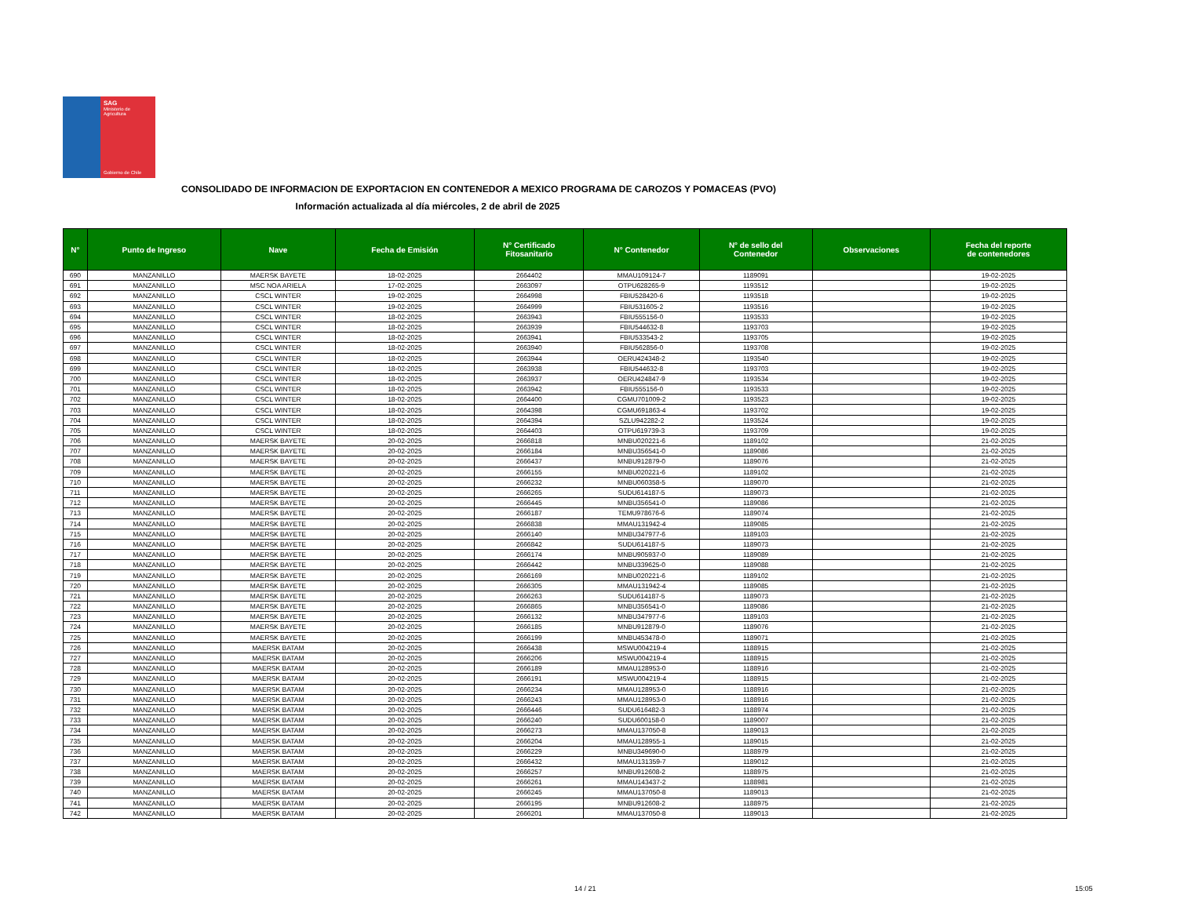SAG
Ministerio de
Agricultura
Gobierno de Chile
CONSOLIDADO DE INFORMACION DE EXPORTACION EN CONTENEDOR A MEXICO PROGRAMA DE CAROZOS Y POMACEAS (PVO)
Información actualizada al día miércoles, 2 de abril de 2025
| N° | Punto de Ingreso | Nave | Fecha de Emisión | N° Certificado Fitosanitario | N° Contenedor | N° de sello del Contenedor | Observaciones | Fecha del reporte de contenedores |
| --- | --- | --- | --- | --- | --- | --- | --- | --- |
| 690 | MANZANILLO | MAERSK BAYETE | 18-02-2025 | 2664402 | MMAU109124-7 | 1189091 | | 19-02-2025 |
| 691 | MANZANILLO | MSC NOA ARIELA | 17-02-2025 | 2663097 | OTPU628265-9 | 1193512 | | 19-02-2025 |
| 692 | MANZANILLO | CSCL WINTER | 19-02-2025 | 2664998 | FBIU528420-6 | 1193518 | | 19-02-2025 |
| 693 | MANZANILLO | CSCL WINTER | 19-02-2025 | 2664999 | FBIU531605-2 | 1193516 | | 19-02-2025 |
| 694 | MANZANILLO | CSCL WINTER | 18-02-2025 | 2663943 | FBIU555156-0 | 1193533 | | 19-02-2025 |
| 695 | MANZANILLO | CSCL WINTER | 18-02-2025 | 2663939 | FBIU544632-8 | 1193703 | | 19-02-2025 |
| 696 | MANZANILLO | CSCL WINTER | 18-02-2025 | 2663941 | FBIU533543-2 | 1193705 | | 19-02-2025 |
| 697 | MANZANILLO | CSCL WINTER | 18-02-2025 | 2663940 | FBIU562856-0 | 1193708 | | 19-02-2025 |
| 698 | MANZANILLO | CSCL WINTER | 18-02-2025 | 2663944 | OERU424348-2 | 1193540 | | 19-02-2025 |
| 699 | MANZANILLO | CSCL WINTER | 18-02-2025 | 2663938 | FBIU544632-8 | 1193703 | | 19-02-2025 |
| 700 | MANZANILLO | CSCL WINTER | 18-02-2025 | 2663937 | OERU424847-9 | 1193534 | | 19-02-2025 |
| 701 | MANZANILLO | CSCL WINTER | 18-02-2025 | 2663942 | FBIU555156-0 | 1193533 | | 19-02-2025 |
| 702 | MANZANILLO | CSCL WINTER | 18-02-2025 | 2664400 | CGMU701009-2 | 1193523 | | 19-02-2025 |
| 703 | MANZANILLO | CSCL WINTER | 18-02-2025 | 2664398 | CGMU691863-4 | 1193702 | | 19-02-2025 |
| 704 | MANZANILLO | CSCL WINTER | 18-02-2025 | 2664394 | SZLU942282-2 | 1193524 | | 19-02-2025 |
| 705 | MANZANILLO | CSCL WINTER | 18-02-2025 | 2664403 | OTPU619739-3 | 1193709 | | 19-02-2025 |
| 706 | MANZANILLO | MAERSK BAYETE | 20-02-2025 | 2666818 | MNBU020221-6 | 1189102 | | 21-02-2025 |
| 707 | MANZANILLO | MAERSK BAYETE | 20-02-2025 | 2666184 | MNBU356541-0 | 1189086 | | 21-02-2025 |
| 708 | MANZANILLO | MAERSK BAYETE | 20-02-2025 | 2666437 | MNBU912879-0 | 1189076 | | 21-02-2025 |
| 709 | MANZANILLO | MAERSK BAYETE | 20-02-2025 | 2666155 | MNBU020221-6 | 1189102 | | 21-02-2025 |
| 710 | MANZANILLO | MAERSK BAYETE | 20-02-2025 | 2666232 | MNBU060358-5 | 1189070 | | 21-02-2025 |
| 711 | MANZANILLO | MAERSK BAYETE | 20-02-2025 | 2666265 | SUDU614187-5 | 1189073 | | 21-02-2025 |
| 712 | MANZANILLO | MAERSK BAYETE | 20-02-2025 | 2666445 | MNBU356541-0 | 1189086 | | 21-02-2025 |
| 713 | MANZANILLO | MAERSK BAYETE | 20-02-2025 | 2666187 | TEMU978676-6 | 1189074 | | 21-02-2025 |
| 714 | MANZANILLO | MAERSK BAYETE | 20-02-2025 | 2666838 | MMAU131942-4 | 1189085 | | 21-02-2025 |
| 715 | MANZANILLO | MAERSK BAYETE | 20-02-2025 | 2666140 | MNBU347977-6 | 1189103 | | 21-02-2025 |
| 716 | MANZANILLO | MAERSK BAYETE | 20-02-2025 | 2666842 | SUDU614187-5 | 1189073 | | 21-02-2025 |
| 717 | MANZANILLO | MAERSK BAYETE | 20-02-2025 | 2666174 | MNBU905937-0 | 1189089 | | 21-02-2025 |
| 718 | MANZANILLO | MAERSK BAYETE | 20-02-2025 | 2666442 | MNBU339625-0 | 1189088 | | 21-02-2025 |
| 719 | MANZANILLO | MAERSK BAYETE | 20-02-2025 | 2666169 | MNBU020221-6 | 1189102 | | 21-02-2025 |
| 720 | MANZANILLO | MAERSK BAYETE | 20-02-2025 | 2666305 | MMAU131942-4 | 1189085 | | 21-02-2025 |
| 721 | MANZANILLO | MAERSK BAYETE | 20-02-2025 | 2666263 | SUDU614187-5 | 1189073 | | 21-02-2025 |
| 722 | MANZANILLO | MAERSK BAYETE | 20-02-2025 | 2666865 | MNBU356541-0 | 1189086 | | 21-02-2025 |
| 723 | MANZANILLO | MAERSK BAYETE | 20-02-2025 | 2666132 | MNBU347977-6 | 1189103 | | 21-02-2025 |
| 724 | MANZANILLO | MAERSK BAYETE | 20-02-2025 | 2666185 | MNBU912879-0 | 1189076 | | 21-02-2025 |
| 725 | MANZANILLO | MAERSK BAYETE | 20-02-2025 | 2666199 | MNBU453478-0 | 1189071 | | 21-02-2025 |
| 726 | MANZANILLO | MAERSK BATAM | 20-02-2025 | 2666438 | MSWU004219-4 | 1188915 | | 21-02-2025 |
| 727 | MANZANILLO | MAERSK BATAM | 20-02-2025 | 2666206 | MSWU004219-4 | 1188915 | | 21-02-2025 |
| 728 | MANZANILLO | MAERSK BATAM | 20-02-2025 | 2666189 | MMAU128953-0 | 1188916 | | 21-02-2025 |
| 729 | MANZANILLO | MAERSK BATAM | 20-02-2025 | 2666191 | MSWU004219-4 | 1188915 | | 21-02-2025 |
| 730 | MANZANILLO | MAERSK BATAM | 20-02-2025 | 2666234 | MMAU128953-0 | 1188916 | | 21-02-2025 |
| 731 | MANZANILLO | MAERSK BATAM | 20-02-2025 | 2666243 | MMAU128953-0 | 1188916 | | 21-02-2025 |
| 732 | MANZANILLO | MAERSK BATAM | 20-02-2025 | 2666446 | SUDU616482-3 | 1188974 | | 21-02-2025 |
| 733 | MANZANILLO | MAERSK BATAM | 20-02-2025 | 2666240 | SUDU600158-0 | 1189007 | | 21-02-2025 |
| 734 | MANZANILLO | MAERSK BATAM | 20-02-2025 | 2666273 | MMAU137050-8 | 1189013 | | 21-02-2025 |
| 735 | MANZANILLO | MAERSK BATAM | 20-02-2025 | 2666204 | MMAU128955-1 | 1189015 | | 21-02-2025 |
| 736 | MANZANILLO | MAERSK BATAM | 20-02-2025 | 2666229 | MNBU349690-0 | 1188979 | | 21-02-2025 |
| 737 | MANZANILLO | MAERSK BATAM | 20-02-2025 | 2666432 | MMAU131359-7 | 1189012 | | 21-02-2025 |
| 738 | MANZANILLO | MAERSK BATAM | 20-02-2025 | 2666257 | MNBU912608-2 | 1188975 | | 21-02-2025 |
| 739 | MANZANILLO | MAERSK BATAM | 20-02-2025 | 2666261 | MMAU143437-2 | 1188981 | | 21-02-2025 |
| 740 | MANZANILLO | MAERSK BATAM | 20-02-2025 | 2666245 | MMAU137050-8 | 1189013 | | 21-02-2025 |
| 741 | MANZANILLO | MAERSK BATAM | 20-02-2025 | 2666195 | MNBU912608-2 | 1188975 | | 21-02-2025 |
| 742 | MANZANILLO | MAERSK BATAM | 20-02-2025 | 2666201 | MMAU137050-8 | 1189013 | | 21-02-2025 |
14 / 21 15:05